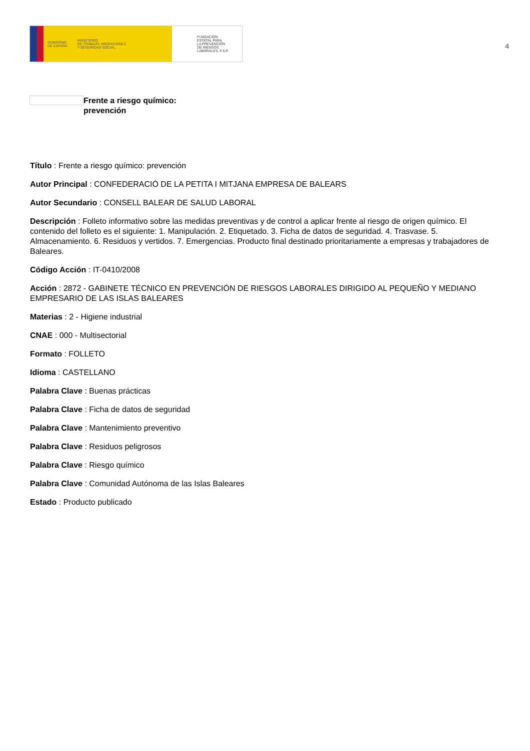GOBIERNO
DE ESPAÑA MINISTERIO
DE TRABAJO, MIGRACIONES
Y SEGURIDAD SOCIAL
FUNDACIÓN
ESTATAL PARA
LA PREVENCIÓN
DE RIESGOS
LABORALES, F.S.P.
4
Frente a riesgo químico:
prevención
Título : Frente a riesgo químico: prevención
Autor Principal : CONFEDERACIÓ DE LA PETITA I MITJANA EMPRESA DE BALEARS
Autor Secundario : CONSELL BALEAR DE SALUD LABORAL
Descripción : Folleto informativo sobre las medidas preventivas y de control a aplicar frente al riesgo de origen químico. El contenido del folleto es el siguiente: 1. Manipulación. 2. Etiquetado. 3. Ficha de datos de seguridad. 4. Trasvase. 5. Almacenamiento. 6. Residuos y vertidos. 7. Emergencias. Producto final destinado prioritariamente a empresas y trabajadores de Baleares.
Código Acción : IT-0410/2008
Acción : 2872 - GABINETE TÉCNICO EN PREVENCIÓN DE RIESGOS LABORALES DIRIGIDO AL PEQUEÑO Y MEDIANO EMPRESARIO DE LAS ISLAS BALEARES
Materias : 2 - Higiene industrial
CNAE : 000 - Multisectorial
Formato : FOLLETO
Idioma : CASTELLANO
Palabra Clave : Buenas prácticas
Palabra Clave : Ficha de datos de seguridad
Palabra Clave : Mantenimiento preventivo
Palabra Clave : Residuos peligrosos
Palabra Clave : Riesgo químico
Palabra Clave : Comunidad Autónoma de las Islas Baleares
Estado : Producto publicado